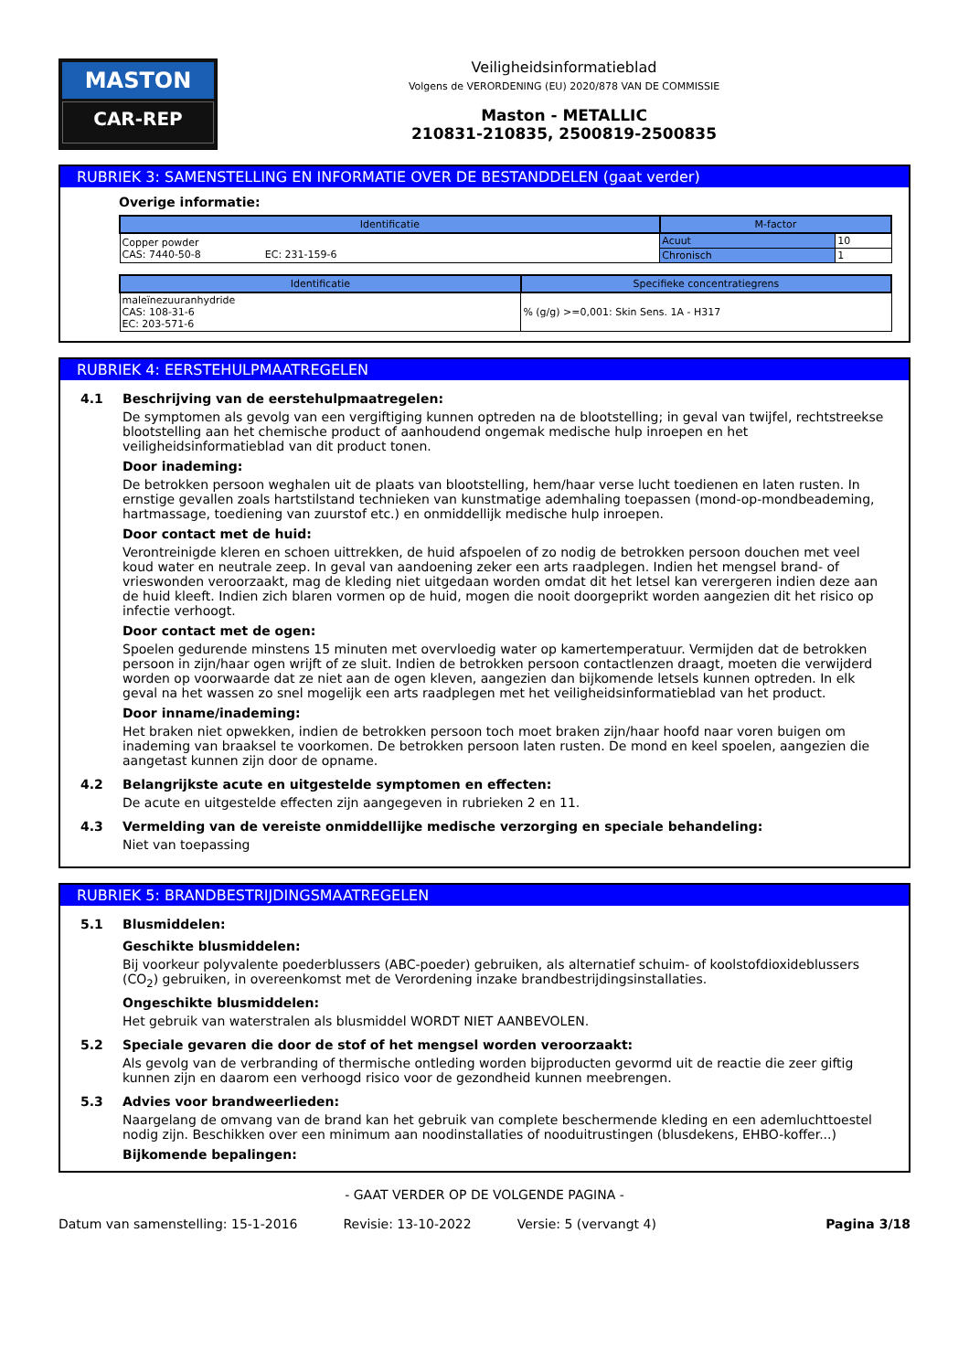MASTON
CAR-REP
Veiligheidsinformatieblad
Volgens de VERORDENING (EU) 2020/878 VAN DE COMMISSIE
Maston - METALLIC
210831-210835, 2500819-2500835
RUBRIEK 3: SAMENSTELLING EN INFORMATIE OVER DE BESTANDDELEN (gaat verder)
Overige informatie:
| Identificatie | M-factor | |
| --- | --- | --- |
| Copper powder CAS: 7440-50-8 EC: 231-159-6 | Acuut | 10 |
| | Chronisch | 1 |
| Identificatie | Specifieke concentratiegrens |
| --- | --- |
| maleïnezuuranhydride CAS: 108-31-6 EC: 203-571-6 | % (g/g) >=0,001: Skin Sens. 1A - H317 |
RUBRIEK 4: EERSTEHULPMAATREGELEN
4.1 Beschrijving van de eerstehulpmaatregelen:
De symptomen als gevolg van een vergiftiging kunnen optreden na de blootstelling; in geval van twijfel, rechtstreekse blootstelling aan het chemische product of aanhoudend ongemak medische hulp inroepen en het veiligheidsinformatieblad van dit product tonen.
Door inademing:
De betrokken persoon weghalen uit de plaats van blootstelling, hem/haar verse lucht toedienen en laten rusten. In ernstige gevallen zoals hartstilstand technieken van kunstmatige ademhaling toepassen (mond-op-mondbeademing, hartmassage, toediening van zuurstof etc.) en onmiddellijk medische hulp inroepen.
Door contact met de huid:
Verontreinigde kleren en schoen uittrekken, de huid afspoelen of zo nodig de betrokken persoon douchen met veel koud water en neutrale zeep. In geval van aandoening zeker een arts raadplegen. Indien het mengsel brand- of vrieswonden veroorzaakt, mag de kleding niet uitgedaan worden omdat dit het letsel kan verergeren indien deze aan de huid kleeft. Indien zich blaren vormen op de huid, mogen die nooit doorgeprikt worden aangezien dit het risico op infectie verhoogt.
Door contact met de ogen:
Spoelen gedurende minstens 15 minuten met overvloedig water op kamertemperatuur. Vermijden dat de betrokken persoon in zijn/haar ogen wrijft of ze sluit. Indien de betrokken persoon contactlenzen draagt, moeten die verwijderd worden op voorwaarde dat ze niet aan de ogen kleven, aangezien dan bijkomende letsels kunnen optreden. In elk geval na het wassen zo snel mogelijk een arts raadplegen met het veiligheidsinformatieblad van het product.
Door inname/inademing:
Het braken niet opwekken, indien de betrokken persoon toch moet braken zijn/haar hoofd naar voren buigen om inademing van braaksel te voorkomen. De betrokken persoon laten rusten. De mond en keel spoelen, aangezien die aangetast kunnen zijn door de opname.
4.2 Belangrijkste acute en uitgestelde symptomen en effecten:
De acute en uitgestelde effecten zijn aangegeven in rubrieken 2 en 11.
4.3 Vermelding van de vereiste onmiddellijke medische verzorging en speciale behandeling:
Niet van toepassing
RUBRIEK 5: BRANDBESTRIJDINGSMAATREGELEN
5.1 Blusmiddelen:
Geschikte blusmiddelen:
Bij voorkeur polyvalente poederblussers (ABC-poeder) gebruiken, als alternatief schuim- of koolstofdioxideblussers (CO<sub>2</sub>) gebruiken, in overeenkomst met de Verordening inzake brandbestrijdingsinstallaties.
Ongeschikte blusmiddelen:
Het gebruik van waterstralen als blusmiddel WORDT NIET AANBEVOLEN.
5.2 Speciale gevaren die door de stof of het mengsel worden veroorzaakt:
Als gevolg van de verbranding of thermische ontleding worden bijproducten gevormd uit de reactie die zeer giftig kunnen zijn en daarom een verhoogd risico voor de gezondheid kunnen meebrengen.
5.3 Advies voor brandweerlieden:
Naargelang de omvang van de brand kan het gebruik van complete beschermende kleding en een ademluchttoestel nodig zijn. Beschikken over een minimum aan noodinstallaties of nooduitrustingen (blusdekens, EHBO-koffer...)
Bijkomende bepalingen:
- GAAT VERDER OP DE VOLGENDE PAGINA -
Datum van samenstelling: 15-1-2016 Revisie: 13-10-2022 Versie: 5 (vervangt 4) Pagina 3/18